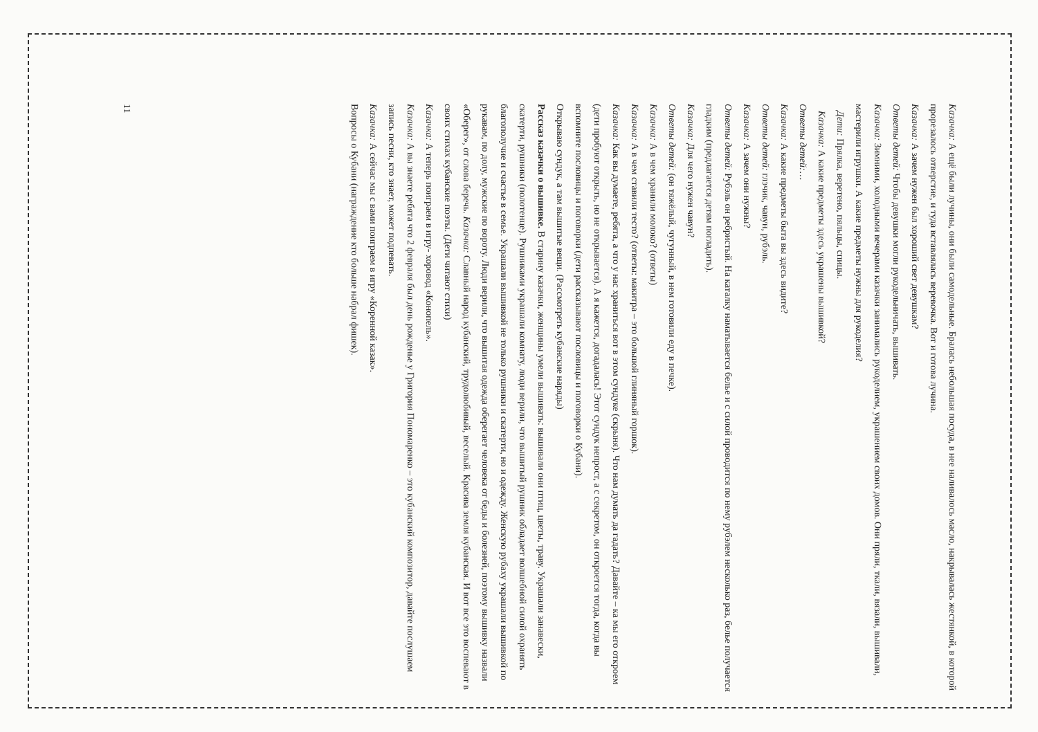Казачка: А ещё были лучины, они были самодельные. Бралась небольшая посуда, в нее наливалось масло, накрывалась жестянкой, в которой прорезалось отверстие, и туда вставлялась веревочка. Вот и готова лучина.
Казачка: А зачем нужен был хороший свет девушкам?
Ответы детей: Чтобы девушки могли рукодельничать, вышивать.
Казачка: Зимними, холодными вечерами казачки занимались рукоделием, украшением своих домов. Они пряли, ткали, вязали, вышивали, мастерили игрушки. А какие предметы нужны для рукоделия?
Дети: Прялка, веретено, пяльцы, спицы.
Казачка: А какие предметы здесь украшены вышивкой?
Ответы детей:…
Казачка: А какие предметы быта вы здесь видите?
Ответы детей: глэчик, чавун, рубэль.
Казачка: А зачем они нужны?
Ответы детей: Рубэль он ребристый. На каталку наматывается белье и с силой проводится по нему рубэлем несколько раз, белье получается гладким (предлагается детям погладить).
Казачка: Для чего нужен чавун?
Ответы детей: (он тяжёлый, чугунный, в нем готовили еду в печке).
Казачка: А в чем хранили молоко? (ответы)
Казачка: А в чем ставили тесто? (ответы: макитра – это большой глиняный горшок).
Казачка: Как вы думаете, ребята, а что у нас храниться вот в этом сундуке (скрыня). Что нам думать да гадать? Давайте – ка мы его откроем (дети пробуют открыть, но не открывается). А я кажется, догадалась! Этот сундук непрост, а с секретом, он откроется тогда, когда вы вспомните пословицы и поговорки (дети рассказывают пословицы и поговорки о Кубани).
Открываю сундук, а там вышитые вещи. (Рассмотреть кубанские наряды)
Рассказ казачки о вышивке. В старину казачки, женщины умели вышивать: вышивали они птиц, цветы, траву. Украшали занавески, скатерти, рушники (полотенце). Рушниками украшали комнату, люди верили, что вышитый рушник обладает волшебной силой охранять благополучие и счастье в семье. Украшали вышивкой не только рушники и скатерти, но и одежду. Женскую рубаху украшали вышивкой по рукавам, по долу, мужские по вороту. Люди верили, что вышитая одежда оберегает человека от беды и болезней, поэтому вышивку назвали «Оберег», от слова беречь. Казачка: Славный народ кубанский, трудолюбивый, веселый. Красива земля кубанская. И вот все это воспевают в своих стихах кубанские поэты. (Дети читают стихи)
Казачка: А теперь поиграем в игру- хоровод «Конопель».
Казачка: А вы знаете ребята что 2 февраля был день рожденье у Григория Пономаренко – это кубанский композитор, давайте послушаем запись песни, кто знает, может подпевать.
Казачка: А сейчас мы с вами поиграем в игру «Коренной казак».
Вопросы о Кубани (награждение кто больше набрал фишек).
11